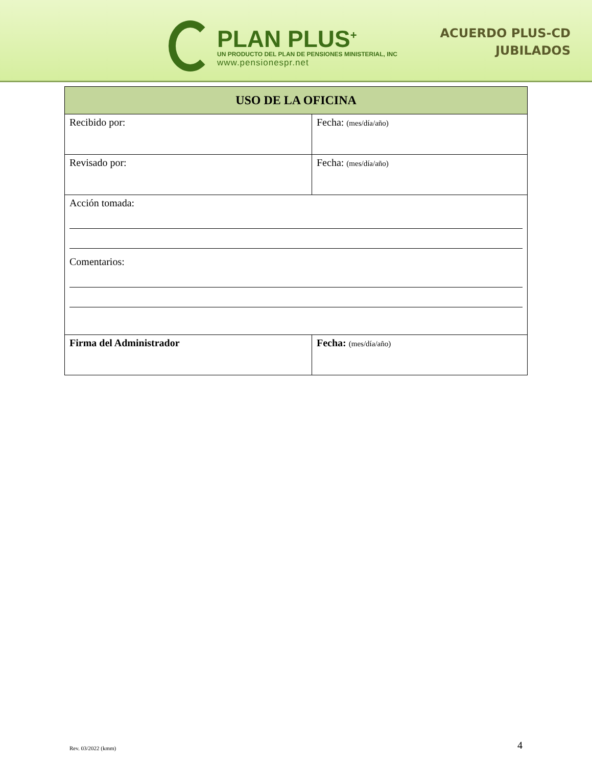PLAN PLUS<sup>+</sup>
UN PRODUCTO DEL PLAN DE PENSIONES MINISTERIAL, INC
www.pensionespr.net
ACUERDO PLUS-CD
JUBILADOS
| USO DE LA OFICINA | |
| --- | --- |
| Recibido por: | Fecha: (mes/día/año) |
| Revisado por: | Fecha: (mes/día/año) |
| Acción tomada: Comentarios: | |
| Firma del Administrador | Fecha: (mes/día/año) |
Rev. 03/2022 (kmm) 4